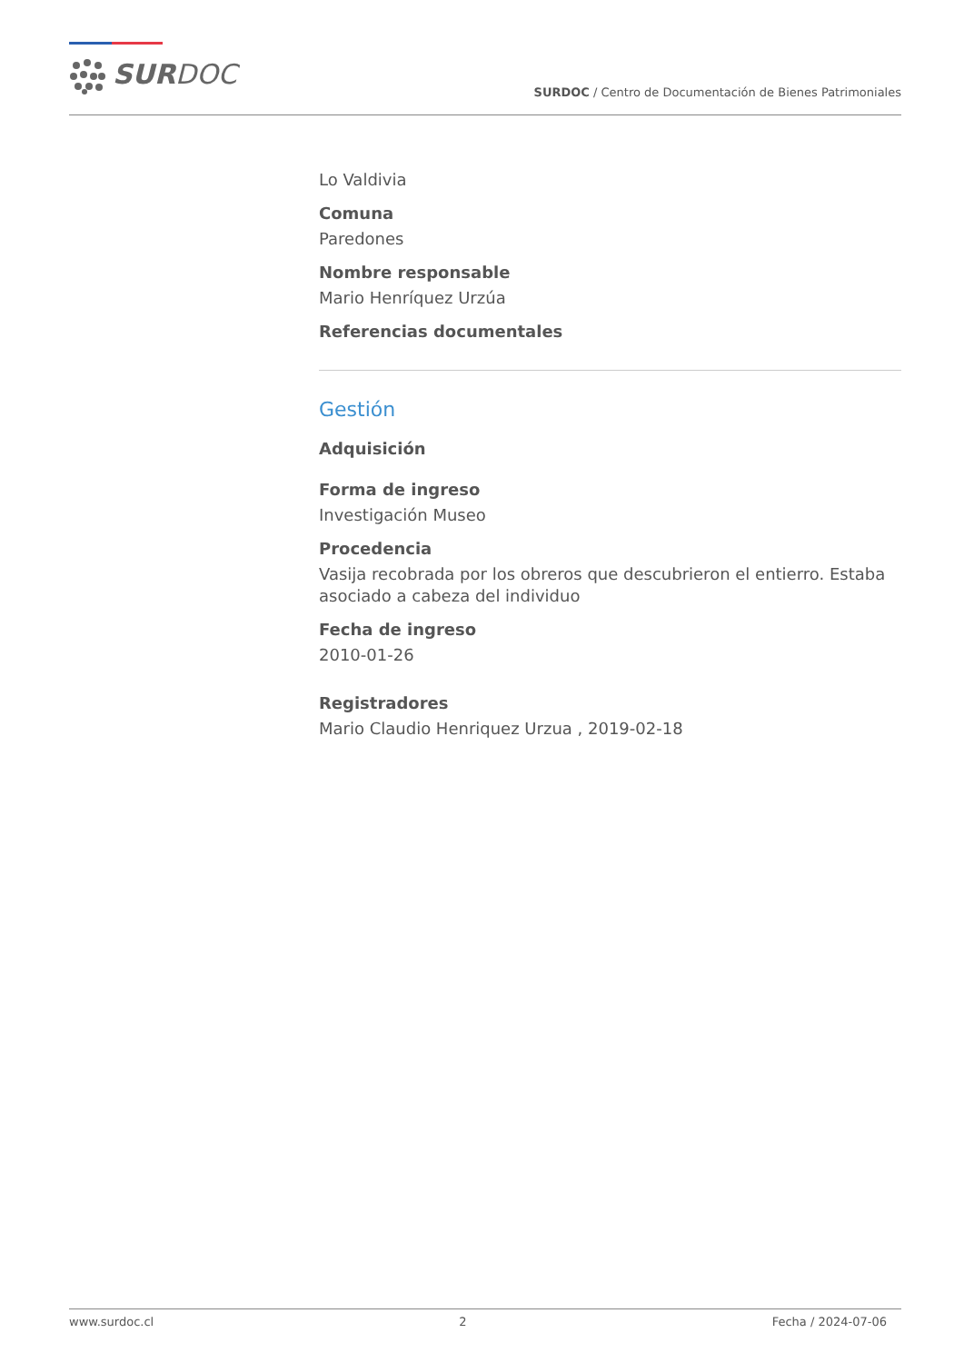SURDOC
SURDOC / Centro de Documentación de Bienes Patrimoniales
Lo Valdivia
Comuna
Paredones
Nombre responsable
Mario Henríquez Urzúa
Referencias documentales
Gestión
Adquisición
Forma de ingreso
Investigación Museo
Procedencia
Vasija recobrada por los obreros que descubrieron el entierro. Estaba asociado a cabeza del individuo
Fecha de ingreso
2010-01-26
Registradores
Mario Claudio Henriquez Urzua , 2019-02-18
www.surdoc.cl 2 Fecha / 2024-07-06